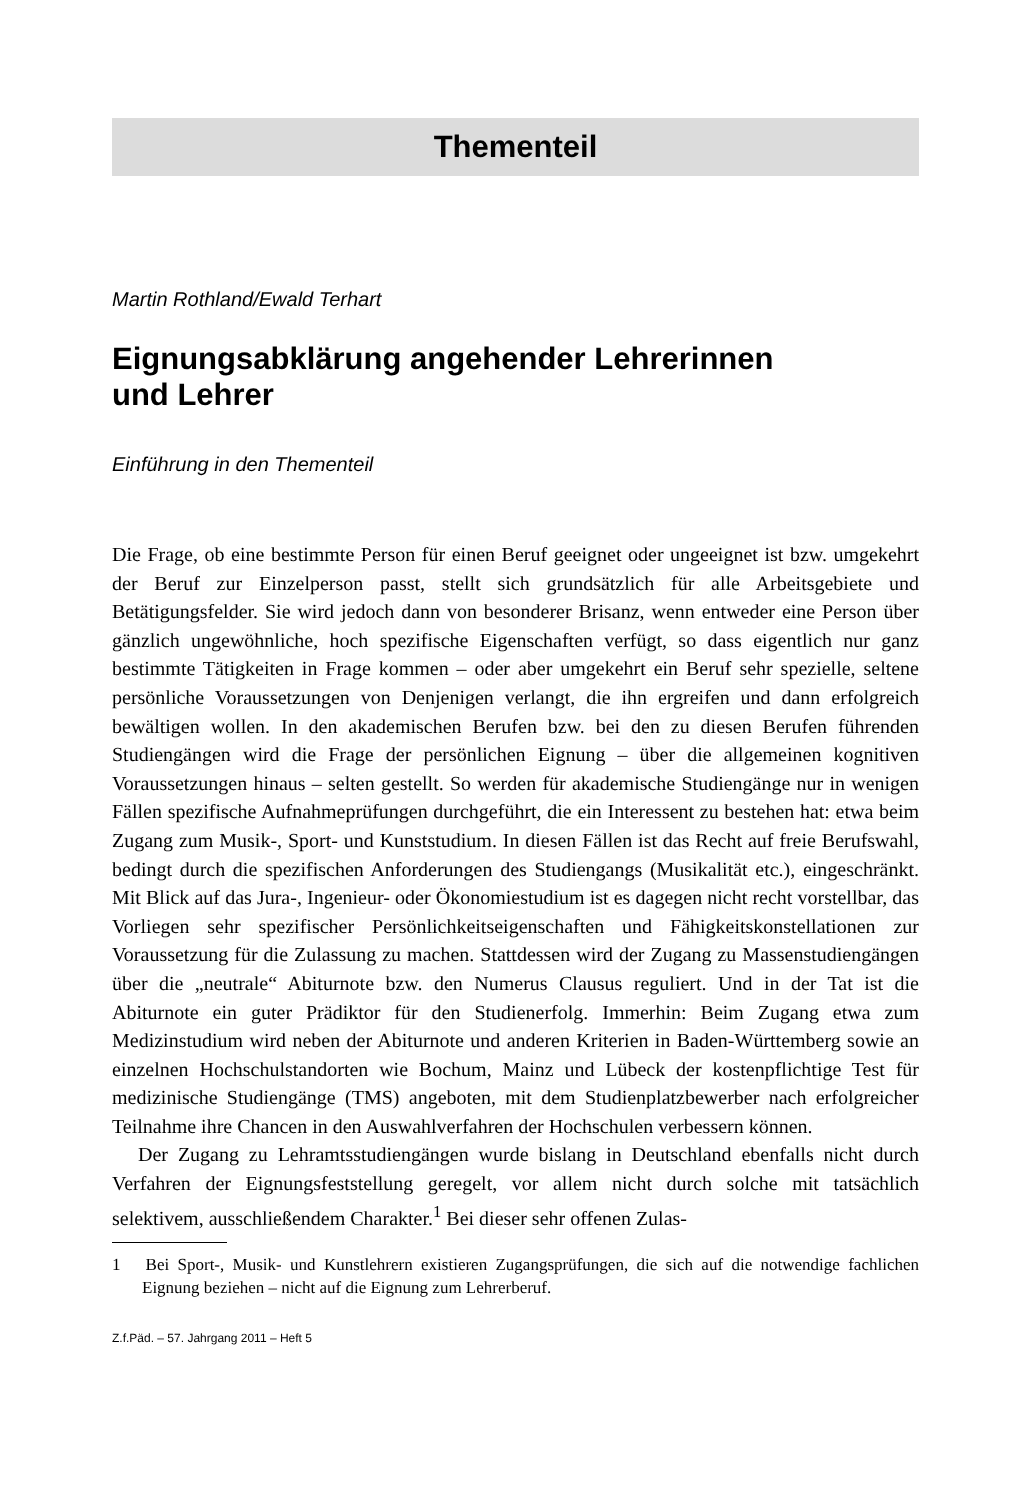Thementeil
Martin Rothland/Ewald Terhart
Eignungsabklärung angehender Lehrerinnen
und Lehrer
Einführung in den Thementeil
Die Frage, ob eine bestimmte Person für einen Beruf geeignet oder ungeeignet ist bzw. umgekehrt der Beruf zur Einzelperson passt, stellt sich grundsätzlich für alle Arbeitsgebiete und Betätigungsfelder. Sie wird jedoch dann von besonderer Brisanz, wenn entweder eine Person über gänzlich ungewöhnliche, hoch spezifische Eigenschaften verfügt, so dass eigentlich nur ganz bestimmte Tätigkeiten in Frage kommen – oder aber umgekehrt ein Beruf sehr spezielle, seltene persönliche Voraussetzungen von Denjenigen verlangt, die ihn ergreifen und dann erfolgreich bewältigen wollen. In den akademischen Berufen bzw. bei den zu diesen Berufen führenden Studiengängen wird die Frage der persönlichen Eignung – über die allgemeinen kognitiven Voraussetzungen hinaus – selten gestellt. So werden für akademische Studiengänge nur in wenigen Fällen spezifische Aufnahmeprüfungen durchgeführt, die ein Interessent zu bestehen hat: etwa beim Zugang zum Musik-, Sport- und Kunststudium. In diesen Fällen ist das Recht auf freie Berufswahl, bedingt durch die spezifischen Anforderungen des Studiengangs (Musikalität etc.), eingeschränkt. Mit Blick auf das Jura-, Ingenieur- oder Ökonomiestudium ist es dagegen nicht recht vorstellbar, das Vorliegen sehr spezifischer Persönlichkeitseigenschaften und Fähigkeitskonstellationen zur Voraussetzung für die Zulassung zu machen. Stattdessen wird der Zugang zu Massenstudiengängen über die „neutrale“ Abiturnote bzw. den Numerus Clausus reguliert. Und in der Tat ist die Abiturnote ein guter Prädiktor für den Studienerfolg. Immerhin: Beim Zugang etwa zum Medizinstudium wird neben der Abiturnote und anderen Kriterien in Baden-Württemberg sowie an einzelnen Hochschulstandorten wie Bochum, Mainz und Lübeck der kostenpflichtige Test für medizinische Studiengänge (TMS) angeboten, mit dem Studienplatzbewerber nach erfolgreicher Teilnahme ihre Chancen in den Auswahlverfahren der Hochschulen verbessern können.
Der Zugang zu Lehramtsstudiengängen wurde bislang in Deutschland ebenfalls nicht durch Verfahren der Eignungsfeststellung geregelt, vor allem nicht durch solche mit tatsächlich selektivem, ausschließendem Charakter.<sup>1</sup> Bei dieser sehr offenen Zulas-
1 Bei Sport-, Musik- und Kunstlehrern existieren Zugangsprüfungen, die sich auf die notwendige fachlichen Eignung beziehen – nicht auf die Eignung zum Lehrerberuf.
Z.f.Päd. – 57. Jahrgang 2011 – Heft 5